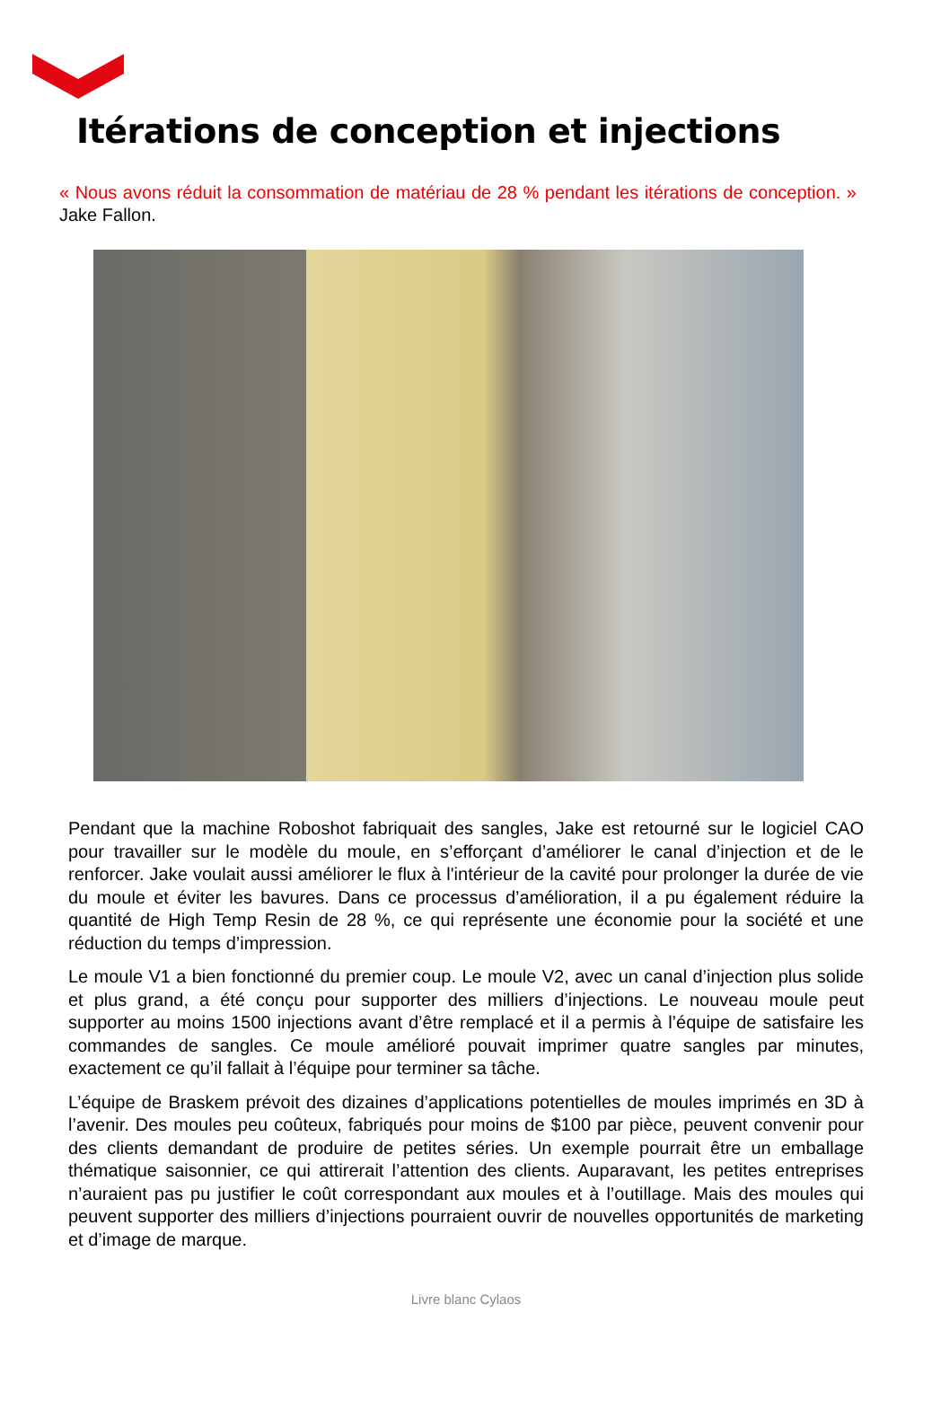Itérations de conception et injections
« Nous avons réduit la consommation de matériau de 28 % pendant les itérations de conception. » Jake Fallon.
Pendant que la machine Roboshot fabriquait des sangles, Jake est retourné sur le logiciel CAO pour travailler sur le modèle du moule, en s’efforçant d’améliorer le canal d’injection et de le renforcer. Jake voulait aussi améliorer le flux à l'intérieur de la cavité pour prolonger la durée de vie du moule et éviter les bavures. Dans ce processus d’amélioration, il a pu également réduire la quantité de High Temp Resin de 28 %, ce qui représente une économie pour la société et une réduction du temps d’impression.
Le moule V1 a bien fonctionné du premier coup. Le moule V2, avec un canal d’injection plus solide et plus grand, a été conçu pour supporter des milliers d’injections. Le nouveau moule peut supporter au moins 1500 injections avant d’être remplacé et il a permis à l’équipe de satisfaire les commandes de sangles. Ce moule amélioré pouvait imprimer quatre sangles par minutes, exactement ce qu’il fallait à l’équipe pour terminer sa tâche.
L’équipe de Braskem prévoit des dizaines d’applications potentielles de moules imprimés en 3D à l’avenir. Des moules peu coûteux, fabriqués pour moins de $100 par pièce, peuvent convenir pour des clients demandant de produire de petites séries. Un exemple pourrait être un emballage thématique saisonnier, ce qui attirerait l’attention des clients. Auparavant, les petites entreprises n’auraient pas pu justifier le coût correspondant aux moules et à l’outillage. Mais des moules qui peuvent supporter des milliers d’injections pourraient ouvrir de nouvelles opportunités de marketing et d’image de marque.
Livre blanc Cylaos